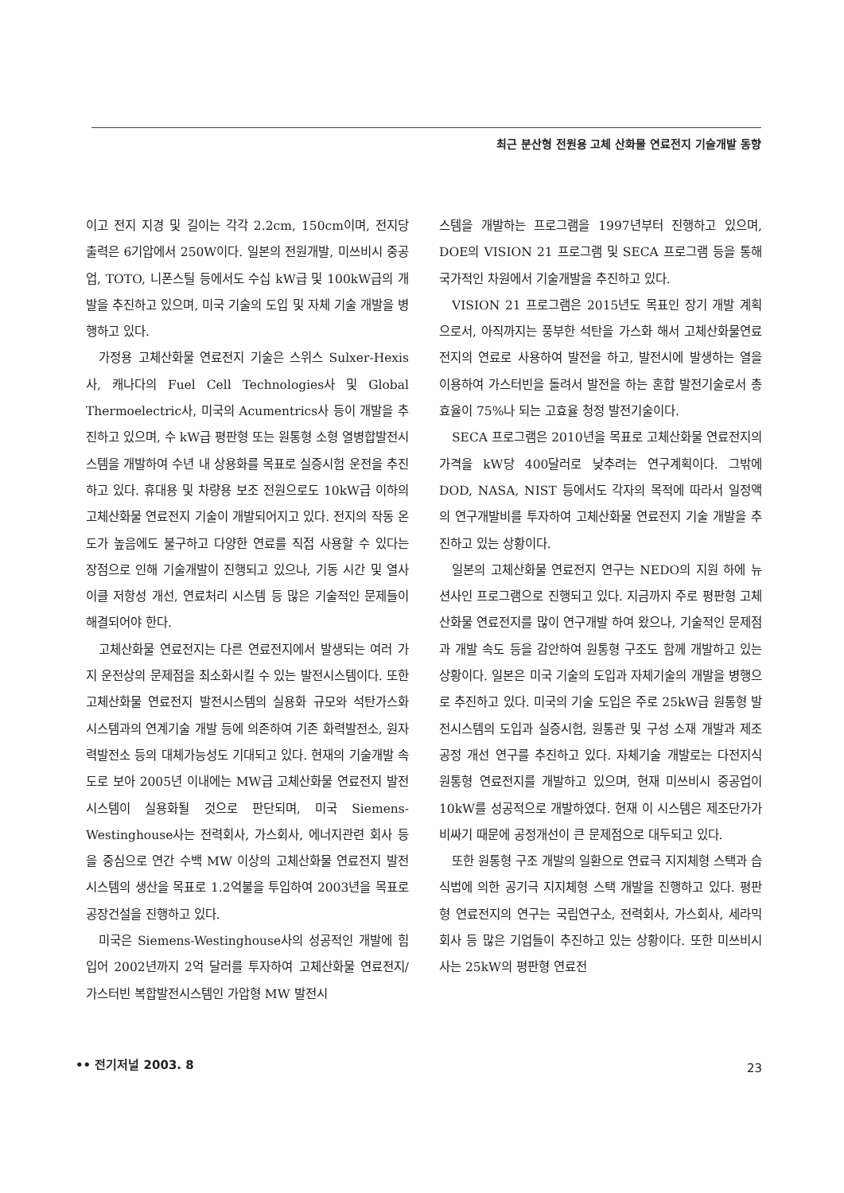최근 분산형 전원용 고체 산화물 연료전지 기술개발 동향
이고 전지 지경 및 길이는 각각 2.2cm, 150cm이며, 전지당 출력은 6기압에서 250W이다. 일본의 전원개발, 미쓰비시 중공업, TOTO, 니폰스틸 등에서도 수십 kW급 및 100kW급의 개발을 추진하고 있으며, 미국 기술의 도입 및 자체 기술 개발을 병행하고 있다.
가정용 고체산화물 연료전지 기술은 스위스 Sulxer-Hexis사, 캐나다의 Fuel Cell Technologies사 및 Global Thermoelectric사, 미국의 Acumentrics사 등이 개발을 추진하고 있으며, 수 kW급 평판형 또는 원통형 소형 열병합발전시스템을 개발하여 수년 내 상용화를 목표로 실증시험 운전을 추진하고 있다. 휴대용 및 차량용 보조 전원으로도 10kW급 이하의 고체산화물 연료전지 기술이 개발되어지고 있다. 전지의 작동 온도가 높음에도 불구하고 다양한 연료를 직접 사용할 수 있다는 장점으로 인해 기술개발이 진행되고 있으나, 기동 시간 및 열사이클 저항성 개선, 연료처리 시스템 등 많은 기술적인 문제들이 해결되어야 한다.
고체산화물 연료전지는 다른 연료전지에서 발생되는 여러 가지 운전상의 문제점을 최소화시킬 수 있는 발전시스템이다. 또한 고체산화물 연료전지 발전시스템의 실용화 규모와 석탄가스화 시스템과의 연계기술 개발 등에 의존하여 기존 화력발전소, 원자력발전소 등의 대체가능성도 기대되고 있다. 현재의 기술개발 속도로 보아 2005년 이내에는 MW급 고체산화물 연료전지 발전시스템이 실용화될 것으로 판단되며, 미국 Siemens-Westinghouse사는 전력회사, 가스회사, 에너지관련 회사 등을 중심으로 연간 수백 MW 이상의 고체산화물 연료전지 발전시스템의 생산을 목표로 1.2억불을 투입하여 2003년을 목표로 공장건설을 진행하고 있다.
미국은 Siemens-Westinghouse사의 성공적인 개발에 힘입어 2002년까지 2억 달러를 투자하여 고체산화물 연료전지/가스터빈 복합발전시스템인 가압형 MW 발전시
스템을 개발하는 프로그램을 1997년부터 진행하고 있으며, DOE의 VISION 21 프로그램 및 SECA 프로그램 등을 통해 국가적인 차원에서 기술개발을 추진하고 있다.
VISION 21 프로그램은 2015년도 목표인 장기 개발 계획으로서, 아직까지는 풍부한 석탄을 가스화 해서 고체산화물연료전지의 연료로 사용하여 발전을 하고, 발전시에 발생하는 열을 이용하여 가스터빈을 돌려서 발전을 하는 혼합 발전기술로서 총효율이 75%나 되는 고효율 청정 발전기술이다.
SECA 프로그램은 2010년을 목표로 고체산화물 연료전지의 가격을 kW당 400달러로 낮추려는 연구계획이다. 그밖에 DOD, NASA, NIST 등에서도 각자의 목적에 따라서 일정액의 연구개발비를 투자하여 고체산화물 연료전지 기술 개발을 추진하고 있는 상황이다.
일본의 고체산화물 연료전지 연구는 NEDO의 지원 하에 뉴션사인 프로그램으로 진행되고 있다. 지금까지 주로 평판형 고체산화물 연료전지를 많이 연구개발 하여 왔으나, 기술적인 문제점과 개발 속도 등을 감안하여 원통형 구조도 함께 개발하고 있는 상황이다. 일본은 미국 기술의 도입과 자체기술의 개발을 병행으로 추진하고 있다. 미국의 기술 도입은 주로 25kW급 원통형 발전시스템의 도입과 실증시험, 원통관 및 구성 소재 개발과 제조공정 개선 연구를 추진하고 있다. 자체기술 개발로는 다전지식 원통형 연료전지를 개발하고 있으며, 현재 미쓰비시 중공업이 10kW를 성공적으로 개발하였다. 현재 이 시스템은 제조단가가 비싸기 때문에 공정개선이 큰 문제점으로 대두되고 있다.
또한 원통형 구조 개발의 일환으로 연료극 지지체형 스택과 습식법에 의한 공기극 지지체형 스택 개발을 진행하고 있다. 평판형 연료전지의 연구는 국립연구소, 전력회사, 가스회사, 세라믹 회사 등 많은 기업들이 추진하고 있는 상황이다. 또한 미쓰비시사는 25kW의 평판형 연료전
•• 전기저널 2003. 8 23